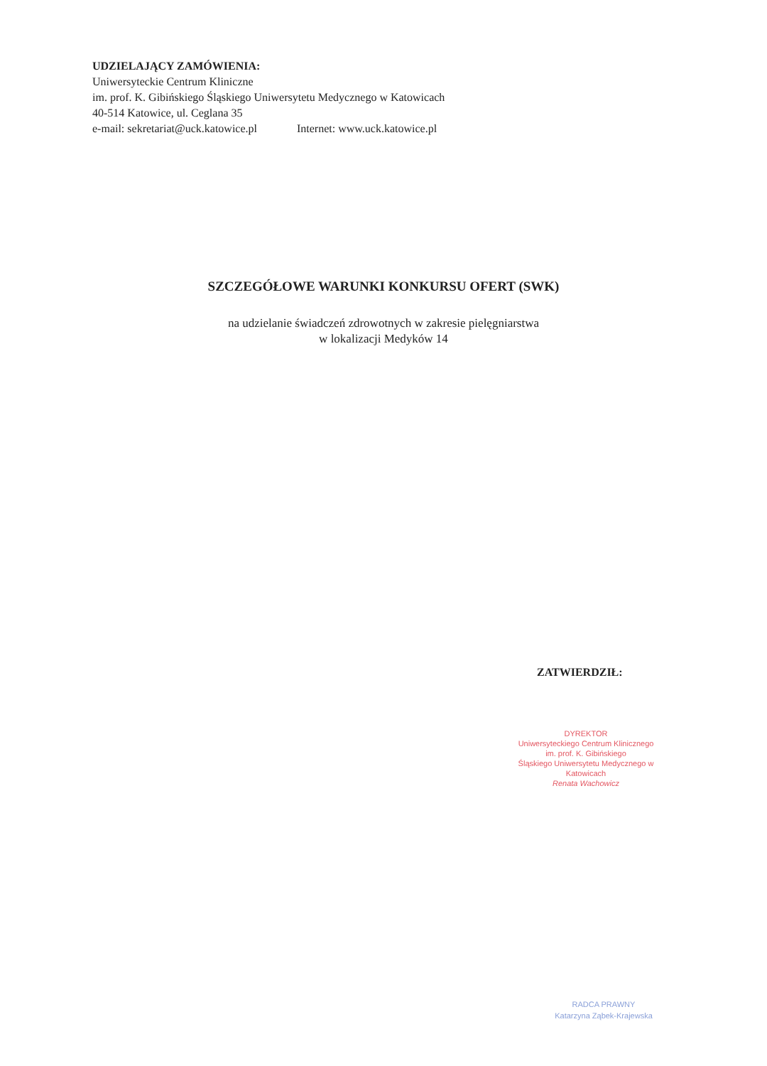UDZIELAJĄCY ZAMÓWIENIA:
Uniwersyteckie Centrum Kliniczne
im. prof. K. Gibińskiego Śląskiego Uniwersytetu Medycznego w Katowicach
40-514 Katowice, ul. Ceglana 35
e-mail: sekretariat@uck.katowice.pl Internet: www.uck.katowice.pl
SZCZEGÓŁOWE WARUNKI KONKURSU OFERT (SWK)
na udzielanie świadczeń zdrowotnych w zakresie pielęgniarstwa
w lokalizacji Medyków 14
ZATWIERDZIŁ:
DYREKTOR
Uniwersyteckiego Centrum Klinicznego
im. prof. K. Gibińskiego
Śląskiego Uniwersytetu Medycznego w Katowicach
Renata Wachowicz
RADCA PRAWNY
Katarzyna Ząbek-Krajewska